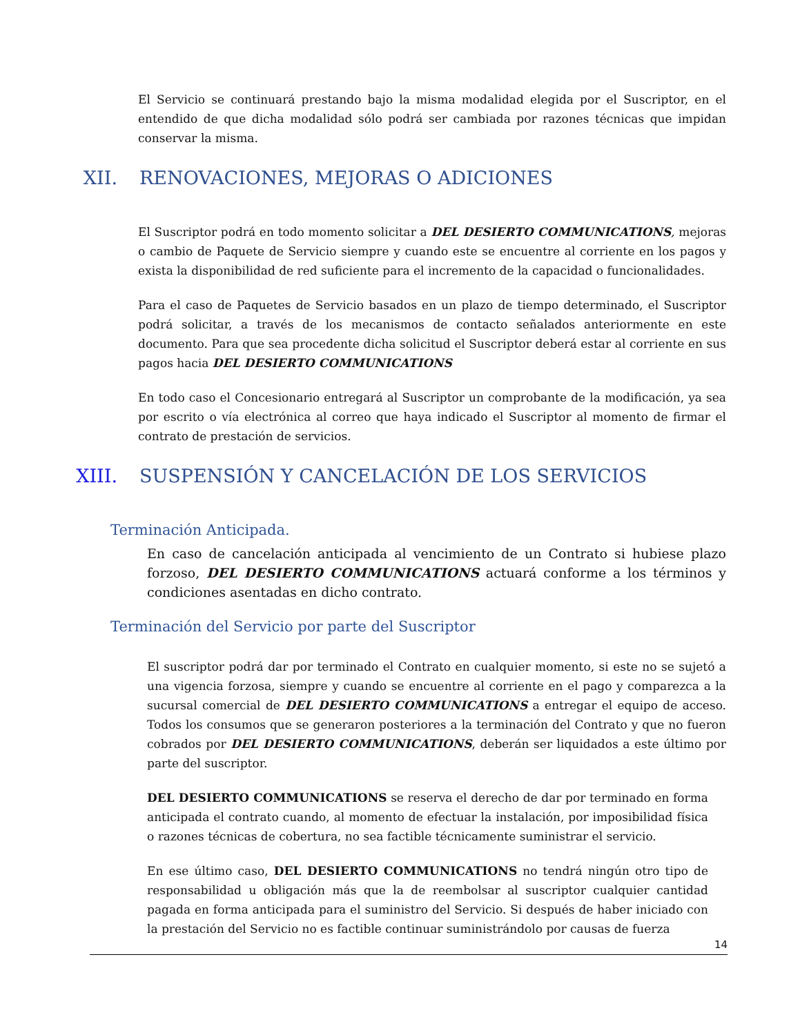El Servicio se continuará prestando bajo la misma modalidad elegida por el Suscriptor, en el entendido de que dicha modalidad sólo podrá ser cambiada por razones técnicas que impidan conservar la misma.
XII. RENOVACIONES, MEJORAS O ADICIONES
El Suscriptor podrá en todo momento solicitar a DEL DESIERTO COMMUNICATIONS, mejoras o cambio de Paquete de Servicio siempre y cuando este se encuentre al corriente en los pagos y exista la disponibilidad de red suficiente para el incremento de la capacidad o funcionalidades.
Para el caso de Paquetes de Servicio basados en un plazo de tiempo determinado, el Suscriptor podrá solicitar, a través de los mecanismos de contacto señalados anteriormente en este documento. Para que sea procedente dicha solicitud el Suscriptor deberá estar al corriente en sus pagos hacia DEL DESIERTO COMMUNICATIONS
En todo caso el Concesionario entregará al Suscriptor un comprobante de la modificación, ya sea por escrito o vía electrónica al correo que haya indicado el Suscriptor al momento de firmar el contrato de prestación de servicios.
XIII. SUSPENSIÓN Y CANCELACIÓN DE LOS SERVICIOS
Terminación Anticipada.
En caso de cancelación anticipada al vencimiento de un Contrato si hubiese plazo forzoso, DEL DESIERTO COMMUNICATIONS actuará conforme a los términos y condiciones asentadas en dicho contrato.
Terminación del Servicio por parte del Suscriptor
El suscriptor podrá dar por terminado el Contrato en cualquier momento, si este no se sujetó a una vigencia forzosa, siempre y cuando se encuentre al corriente en el pago y comparezca a la sucursal comercial de DEL DESIERTO COMMUNICATIONS a entregar el equipo de acceso. Todos los consumos que se generaron posteriores a la terminación del Contrato y que no fueron cobrados por DEL DESIERTO COMMUNICATIONS, deberán ser liquidados a este último por parte del suscriptor.
DEL DESIERTO COMMUNICATIONS se reserva el derecho de dar por terminado en forma anticipada el contrato cuando, al momento de efectuar la instalación, por imposibilidad física o razones técnicas de cobertura, no sea factible técnicamente suministrar el servicio.
En ese último caso, DEL DESIERTO COMMUNICATIONS no tendrá ningún otro tipo de responsabilidad u obligación más que la de reembolsar al suscriptor cualquier cantidad pagada en forma anticipada para el suministro del Servicio. Si después de haber iniciado con la prestación del Servicio no es factible continuar suministrándolo por causas de fuerza
14